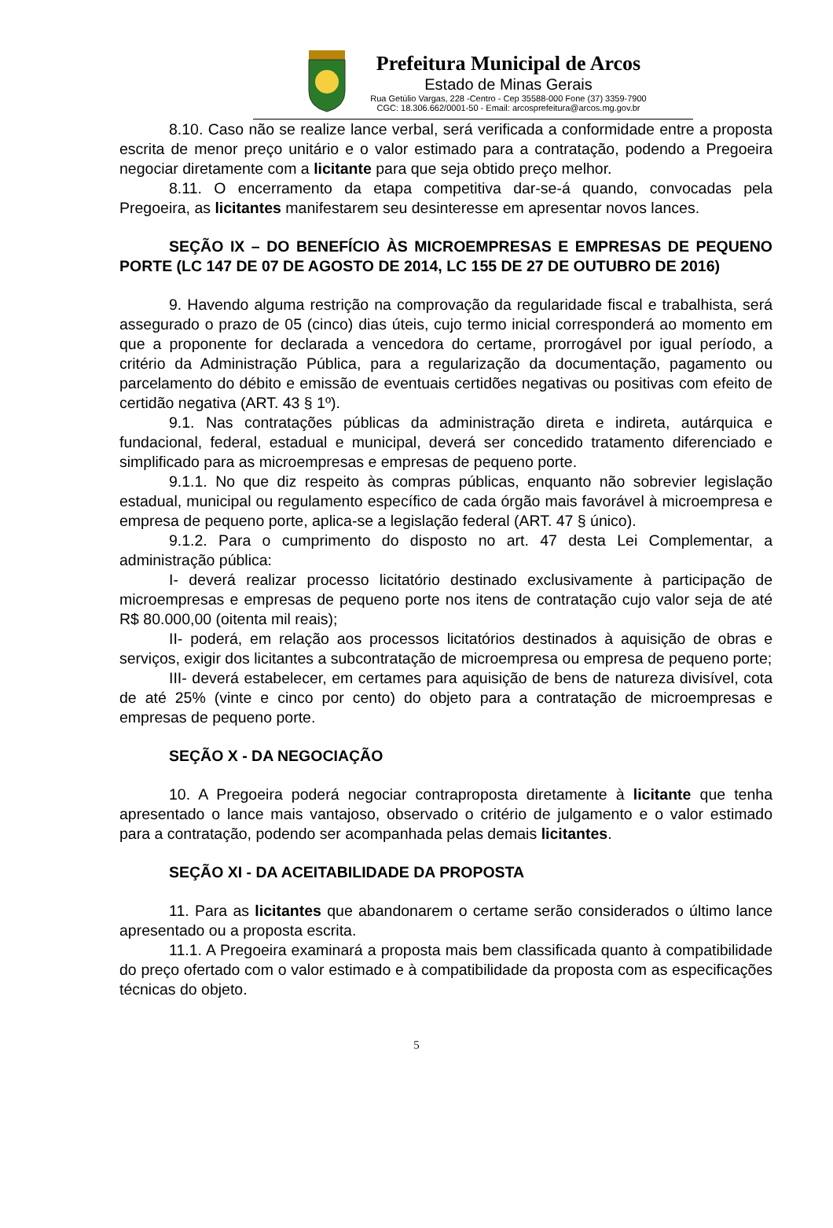Prefeitura Municipal de Arcos
Estado de Minas Gerais
Rua Getúlio Vargas, 228 -Centro - Cep 35588-000 Fone (37) 3359-7900
CGC: 18.306.662/0001-50 - Email: arcosprefeitura@arcos.mg.gov.br
8.10. Caso não se realize lance verbal, será verificada a conformidade entre a proposta escrita de menor preço unitário e o valor estimado para a contratação, podendo a Pregoeira negociar diretamente com a licitante para que seja obtido preço melhor.
8.11. O encerramento da etapa competitiva dar-se-á quando, convocadas pela Pregoeira, as licitantes manifestarem seu desinteresse em apresentar novos lances.
SEÇÃO IX – DO BENEFÍCIO ÀS MICROEMPRESAS E EMPRESAS DE PEQUENO PORTE (LC 147 DE 07 DE AGOSTO DE 2014, LC 155 DE 27 DE OUTUBRO DE 2016)
9. Havendo alguma restrição na comprovação da regularidade fiscal e trabalhista, será assegurado o prazo de 05 (cinco) dias úteis, cujo termo inicial corresponderá ao momento em que a proponente for declarada a vencedora do certame, prorrogável por igual período, a critério da Administração Pública, para a regularização da documentação, pagamento ou parcelamento do débito e emissão de eventuais certidões negativas ou positivas com efeito de certidão negativa (ART. 43 § 1º).
9.1. Nas contratações públicas da administração direta e indireta, autárquica e fundacional, federal, estadual e municipal, deverá ser concedido tratamento diferenciado e simplificado para as microempresas e empresas de pequeno porte.
9.1.1. No que diz respeito às compras públicas, enquanto não sobrevier legislação estadual, municipal ou regulamento específico de cada órgão mais favorável à microempresa e empresa de pequeno porte, aplica-se a legislação federal (ART. 47 § único).
9.1.2. Para o cumprimento do disposto no art. 47 desta Lei Complementar, a administração pública:
I- deverá realizar processo licitatório destinado exclusivamente à participação de microempresas e empresas de pequeno porte nos itens de contratação cujo valor seja de até R$ 80.000,00 (oitenta mil reais);
II- poderá, em relação aos processos licitatórios destinados à aquisição de obras e serviços, exigir dos licitantes a subcontratação de microempresa ou empresa de pequeno porte;
III- deverá estabelecer, em certames para aquisição de bens de natureza divisível, cota de até 25% (vinte e cinco por cento) do objeto para a contratação de microempresas e empresas de pequeno porte.
SEÇÃO X - DA NEGOCIAÇÃO
10. A Pregoeira poderá negociar contraproposta diretamente à licitante que tenha apresentado o lance mais vantajoso, observado o critério de julgamento e o valor estimado para a contratação, podendo ser acompanhada pelas demais licitantes.
SEÇÃO XI - DA ACEITABILIDADE DA PROPOSTA
11. Para as licitantes que abandonarem o certame serão considerados o último lance apresentado ou a proposta escrita.
11.1. A Pregoeira examinará a proposta mais bem classificada quanto à compatibilidade do preço ofertado com o valor estimado e à compatibilidade da proposta com as especificações técnicas do objeto.
5